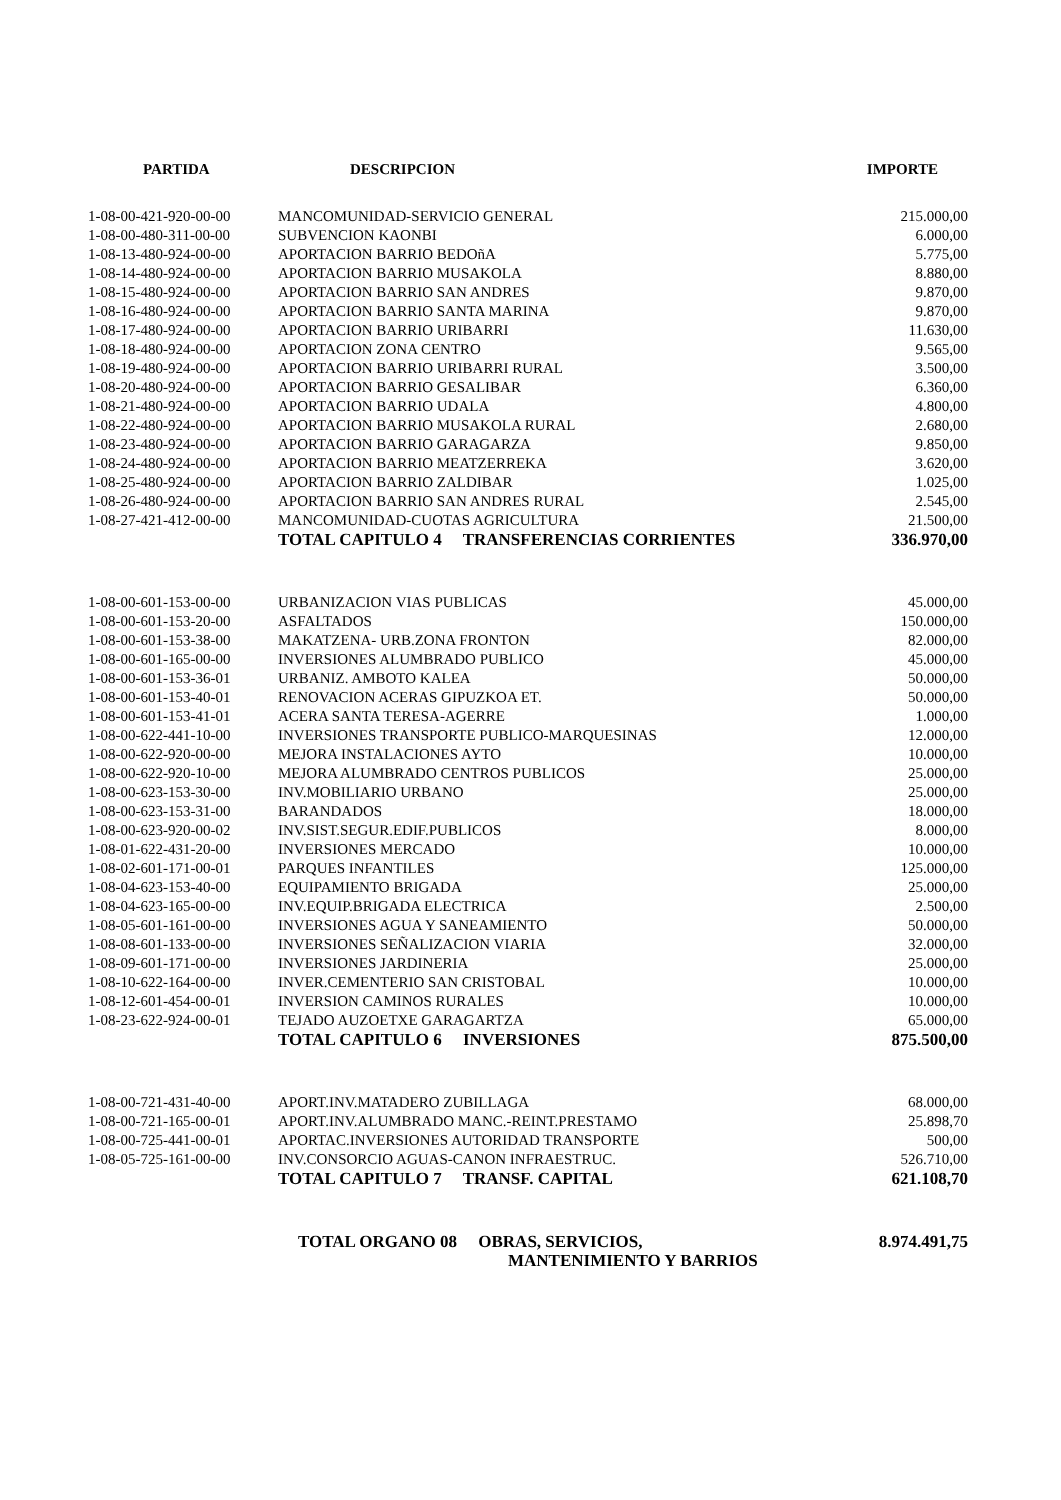| PARTIDA | DESCRIPCION | IMPORTE |
| --- | --- | --- |
| 1-08-00-421-920-00-00 | MANCOMUNIDAD-SERVICIO GENERAL | 215.000,00 |
| 1-08-00-480-311-00-00 | SUBVENCION KAONBI | 6.000,00 |
| 1-08-13-480-924-00-00 | APORTACION BARRIO BEDOñA | 5.775,00 |
| 1-08-14-480-924-00-00 | APORTACION BARRIO MUSAKOLA | 8.880,00 |
| 1-08-15-480-924-00-00 | APORTACION BARRIO SAN ANDRES | 9.870,00 |
| 1-08-16-480-924-00-00 | APORTACION BARRIO SANTA MARINA | 9.870,00 |
| 1-08-17-480-924-00-00 | APORTACION BARRIO URIBARRI | 11.630,00 |
| 1-08-18-480-924-00-00 | APORTACION ZONA CENTRO | 9.565,00 |
| 1-08-19-480-924-00-00 | APORTACION BARRIO URIBARRI RURAL | 3.500,00 |
| 1-08-20-480-924-00-00 | APORTACION BARRIO GESALIBAR | 6.360,00 |
| 1-08-21-480-924-00-00 | APORTACION BARRIO UDALA | 4.800,00 |
| 1-08-22-480-924-00-00 | APORTACION BARRIO MUSAKOLA RURAL | 2.680,00 |
| 1-08-23-480-924-00-00 | APORTACION BARRIO GARAGARZA | 9.850,00 |
| 1-08-24-480-924-00-00 | APORTACION BARRIO MEATZERREKA | 3.620,00 |
| 1-08-25-480-924-00-00 | APORTACION BARRIO ZALDIBAR | 1.025,00 |
| 1-08-26-480-924-00-00 | APORTACION BARRIO SAN ANDRES RURAL | 2.545,00 |
| 1-08-27-421-412-00-00 | MANCOMUNIDAD-CUOTAS AGRICULTURA | 21.500,00 |
| | TOTAL CAPITULO 4 TRANSFERENCIAS CORRIENTES | 336.970,00 |
| 1-08-00-601-153-00-00 | URBANIZACION VIAS PUBLICAS | 45.000,00 |
| 1-08-00-601-153-20-00 | ASFALTADOS | 150.000,00 |
| 1-08-00-601-153-38-00 | MAKATZENA- URB.ZONA FRONTON | 82.000,00 |
| 1-08-00-601-165-00-00 | INVERSIONES ALUMBRADO PUBLICO | 45.000,00 |
| 1-08-00-601-153-36-01 | URBANIZ. AMBOTO KALEA | 50.000,00 |
| 1-08-00-601-153-40-01 | RENOVACION ACERAS GIPUZKOA ET. | 50.000,00 |
| 1-08-00-601-153-41-01 | ACERA SANTA TERESA-AGERRE | 1.000,00 |
| 1-08-00-622-441-10-00 | INVERSIONES TRANSPORTE PUBLICO-MARQUESINAS | 12.000,00 |
| 1-08-00-622-920-00-00 | MEJORA INSTALACIONES AYTO | 10.000,00 |
| 1-08-00-622-920-10-00 | MEJORA ALUMBRADO CENTROS PUBLICOS | 25.000,00 |
| 1-08-00-623-153-30-00 | INV.MOBILIARIO URBANO | 25.000,00 |
| 1-08-00-623-153-31-00 | BARANDADOS | 18.000,00 |
| 1-08-00-623-920-00-02 | INV.SIST.SEGUR.EDIF.PUBLICOS | 8.000,00 |
| 1-08-01-622-431-20-00 | INVERSIONES MERCADO | 10.000,00 |
| 1-08-02-601-171-00-01 | PARQUES INFANTILES | 125.000,00 |
| 1-08-04-623-153-40-00 | EQUIPAMIENTO BRIGADA | 25.000,00 |
| 1-08-04-623-165-00-00 | INV.EQUIP.BRIGADA ELECTRICA | 2.500,00 |
| 1-08-05-601-161-00-00 | INVERSIONES AGUA Y SANEAMIENTO | 50.000,00 |
| 1-08-08-601-133-00-00 | INVERSIONES SEÑALIZACION VIARIA | 32.000,00 |
| 1-08-09-601-171-00-00 | INVERSIONES JARDINERIA | 25.000,00 |
| 1-08-10-622-164-00-00 | INVER.CEMENTERIO SAN CRISTOBAL | 10.000,00 |
| 1-08-12-601-454-00-01 | INVERSION CAMINOS RURALES | 10.000,00 |
| 1-08-23-622-924-00-01 | TEJADO AUZOETXE GARAGARTZA | 65.000,00 |
| | TOTAL CAPITULO 6 INVERSIONES | 875.500,00 |
| 1-08-00-721-431-40-00 | APORT.INV.MATADERO ZUBILLAGA | 68.000,00 |
| 1-08-00-721-165-00-01 | APORT.INV.ALUMBRADO MANC.-REINT.PRESTAMO | 25.898,70 |
| 1-08-00-725-441-00-01 | APORTAC.INVERSIONES AUTORIDAD TRANSPORTE | 500,00 |
| 1-08-05-725-161-00-00 | INV.CONSORCIO AGUAS-CANON INFRAESTRUC. | 526.710,00 |
| | TOTAL CAPITULO 7 TRANSF. CAPITAL | 621.108,70 |
| | TOTAL ORGANO 08 OBRAS, SERVICIOS, MANTENIMIENTO Y BARRIOS | 8.974.491,75 |